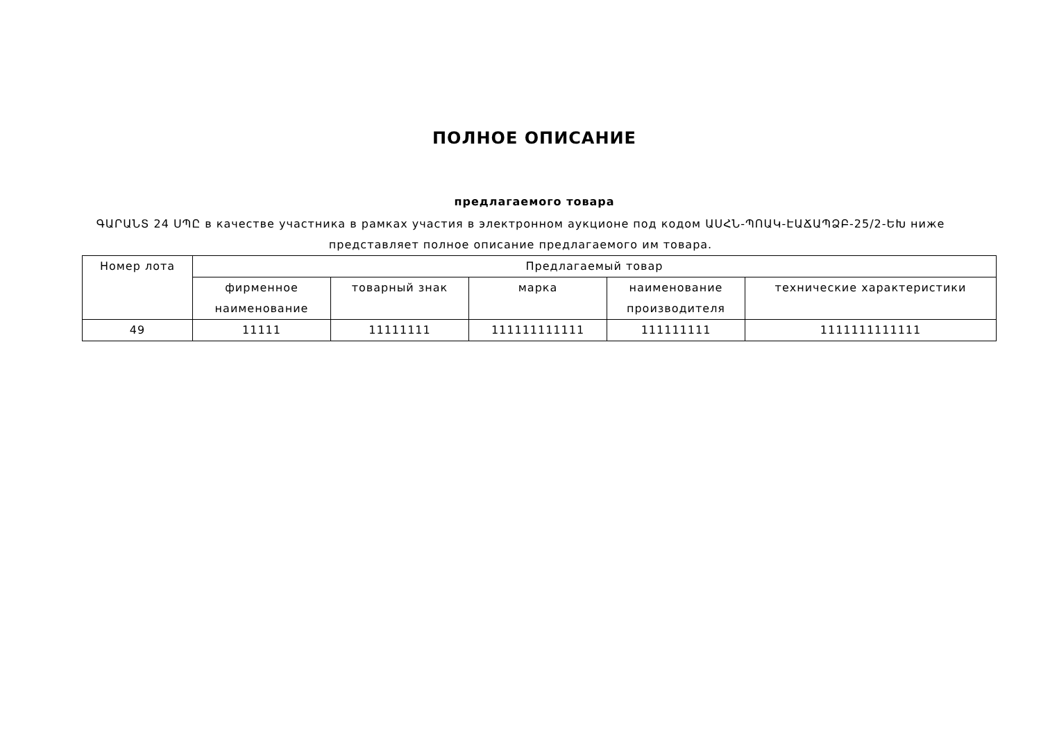ПОЛНОЕ ОПИСАНИЕ
предлагаемого товара
ԳԱՐԱՆՏ 24 ՍՊԸ в качестве участника в рамках участия в электронном аукционе под кодом ԱՍՀՆ-ՊՈԱԿ-ԷԱՃԱՊՁԲ-25/2-ԵԽ ниже представляет полное описание предлагаемого им товара.
| Номер лота | Предлагаемый товар | | | | |
| --- | --- | --- | --- | --- | --- |
| | фирменное наименование | товарный знак | марка | наименование производителя | технические характеристики |
| 49 | 11111 | 11111111 | 111111111111 | 111111111 | 1111111111111 |